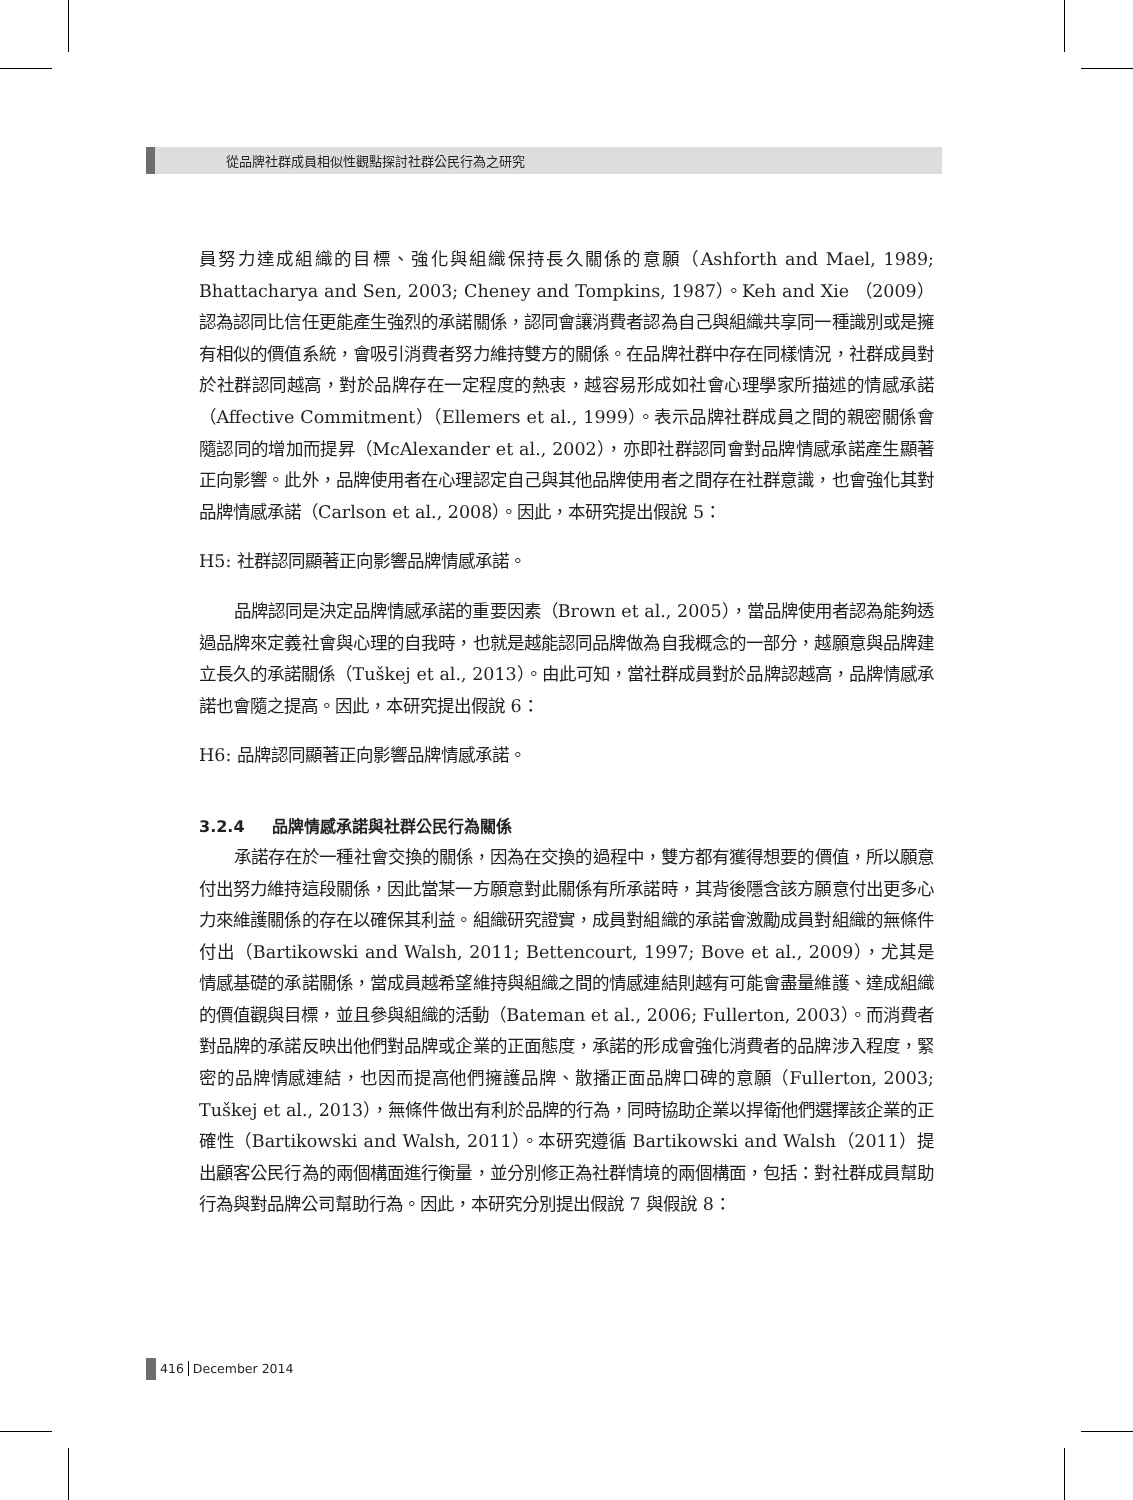從品牌社群成員相似性觀點探討社群公民行為之研究
員努力達成組織的目標、強化與組織保持長久關係的意願（Ashforth and Mael, 1989; Bhattacharya and Sen, 2003; Cheney and Tompkins, 1987）。Keh and Xie （2009）認為認同比信任更能產生強烈的承諾關係，認同會讓消費者認為自己與組織共享同一種識別或是擁有相似的價值系統，會吸引消費者努力維持雙方的關係。在品牌社群中存在同樣情況，社群成員對於社群認同越高，對於品牌存在一定程度的熱衷，越容易形成如社會心理學家所描述的情感承諾（Affective Commitment）（Ellemers et al., 1999）。表示品牌社群成員之間的親密關係會隨認同的增加而提昇（McAlexander et al., 2002），亦即社群認同會對品牌情感承諾產生顯著正向影響。此外，品牌使用者在心理認定自己與其他品牌使用者之間存在社群意識，也會強化其對品牌情感承諾（Carlson et al., 2008）。因此，本研究提出假說 5：
H5: 社群認同顯著正向影響品牌情感承諾。
品牌認同是決定品牌情感承諾的重要因素（Brown et al., 2005），當品牌使用者認為能夠透過品牌來定義社會與心理的自我時，也就是越能認同品牌做為自我概念的一部分，越願意與品牌建立長久的承諾關係（Tuškej et al., 2013）。由此可知，當社群成員對於品牌認越高，品牌情感承諾也會隨之提高。因此，本研究提出假說 6：
H6: 品牌認同顯著正向影響品牌情感承諾。
3.2.4 品牌情感承諾與社群公民行為關係
承諾存在於一種社會交換的關係，因為在交換的過程中，雙方都有獲得想要的價值，所以願意付出努力維持這段關係，因此當某一方願意對此關係有所承諾時，其背後隱含該方願意付出更多心力來維護關係的存在以確保其利益。組織研究證實，成員對組織的承諾會激勵成員對組織的無條件付出（Bartikowski and Walsh, 2011; Bettencourt, 1997; Bove et al., 2009），尤其是情感基礎的承諾關係，當成員越希望維持與組織之間的情感連結則越有可能會盡量維護、達成組織的價值觀與目標，並且參與組織的活動（Bateman et al., 2006; Fullerton, 2003）。而消費者對品牌的承諾反映出他們對品牌或企業的正面態度，承諾的形成會強化消費者的品牌涉入程度，緊密的品牌情感連結，也因而提高他們擁護品牌、散播正面品牌口碑的意願（Fullerton, 2003; Tuškej et al., 2013），無條件做出有利於品牌的行為，同時協助企業以捍衛他們選擇該企業的正確性（Bartikowski and Walsh, 2011）。本研究遵循 Bartikowski and Walsh（2011）提出顧客公民行為的兩個構面進行衡量，並分別修正為社群情境的兩個構面，包括：對社群成員幫助行為與對品牌公司幫助行為。因此，本研究分別提出假說 7 與假說 8：
416 December 2014